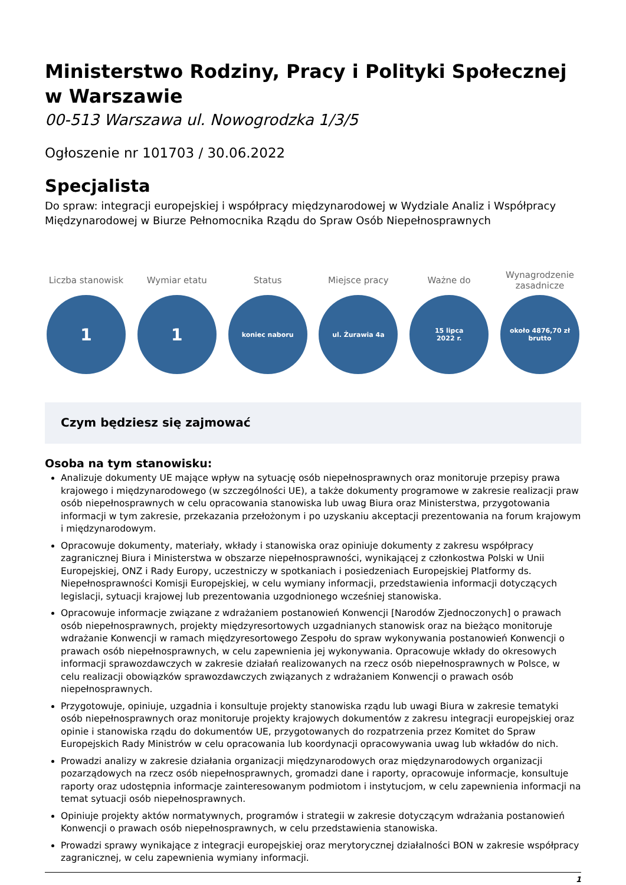Ministerstwo Rodziny, Pracy i Polityki Społecznej w Warszawie
00-513 Warszawa ul. Nowogrodzka 1/3/5
Ogłoszenie nr 101703 / 30.06.2022
Specjalista
Do spraw: integracji europejskiej i współpracy międzynarodowej w Wydziale Analiz i Współpracy Międzynarodowej w Biurze Pełnomocnika Rządu do Spraw Osób Niepełnosprawnych
Liczba stanowisk
1
Wymiar etatu
1
Status
koniec naboru
Miejsce pracy
ul. Żurawia 4a
Ważne do
15 lipca
2022 r.
Wynagrodzenie zasadnicze
około 4876,70 zł
brutto
Czym będziesz się zajmować
Osoba na tym stanowisku:
Analizuje dokumenty UE mające wpływ na sytuację osób niepełnosprawnych oraz monitoruje przepisy prawa krajowego i międzynarodowego (w szczególności UE), a także dokumenty programowe w zakresie realizacji praw osób niepełnosprawnych w celu opracowania stanowiska lub uwag Biura oraz Ministerstwa, przygotowania informacji w tym zakresie, przekazania przełożonym i po uzyskaniu akceptacji prezentowania na forum krajowym i międzynarodowym.
Opracowuje dokumenty, materiały, wkłady i stanowiska oraz opiniuje dokumenty z zakresu współpracy zagranicznej Biura i Ministerstwa w obszarze niepełnosprawności, wynikającej z członkostwa Polski w Unii Europejskiej, ONZ i Rady Europy, uczestniczy w spotkaniach i posiedzeniach Europejskiej Platformy ds. Niepełnosprawności Komisji Europejskiej, w celu wymiany informacji, przedstawienia informacji dotyczących legislacji, sytuacji krajowej lub prezentowania uzgodnionego wcześniej stanowiska.
Opracowuje informacje związane z wdrażaniem postanowień Konwencji [Narodów Zjednoczonych] o prawach osób niepełnosprawnych, projekty międzyresortowych uzgadnianych stanowisk oraz na bieżąco monitoruje wdrażanie Konwencji w ramach międzyresortowego Zespołu do spraw wykonywania postanowień Konwencji o prawach osób niepełnosprawnych, w celu zapewnienia jej wykonywania. Opracowuje wkłady do okresowych informacji sprawozdawczych w zakresie działań realizowanych na rzecz osób niepełnosprawnych w Polsce, w celu realizacji obowiązków sprawozdawczych związanych z wdrażaniem Konwencji o prawach osób niepełnosprawnych.
Przygotowuje, opiniuje, uzgadnia i konsultuje projekty stanowiska rządu lub uwagi Biura w zakresie tematyki osób niepełnosprawnych oraz monitoruje projekty krajowych dokumentów z zakresu integracji europejskiej oraz opinie i stanowiska rządu do dokumentów UE, przygotowanych do rozpatrzenia przez Komitet do Spraw Europejskich Rady Ministrów w celu opracowania lub koordynacji opracowywania uwag lub wkładów do nich.
Prowadzi analizy w zakresie działania organizacji międzynarodowych oraz międzynarodowych organizacji pozarządowych na rzecz osób niepełnosprawnych, gromadzi dane i raporty, opracowuje informacje, konsultuje raporty oraz udostępnia informacje zainteresowanym podmiotom i instytucjom, w celu zapewnienia informacji na temat sytuacji osób niepełnosprawnych.
Opiniuje projekty aktów normatywnych, programów i strategii w zakresie dotyczącym wdrażania postanowień Konwencji o prawach osób niepełnosprawnych, w celu przedstawienia stanowiska.
Prowadzi sprawy wynikające z integracji europejskiej oraz merytorycznej działalności BON w zakresie współpracy zagranicznej, w celu zapewnienia wymiany informacji.
1